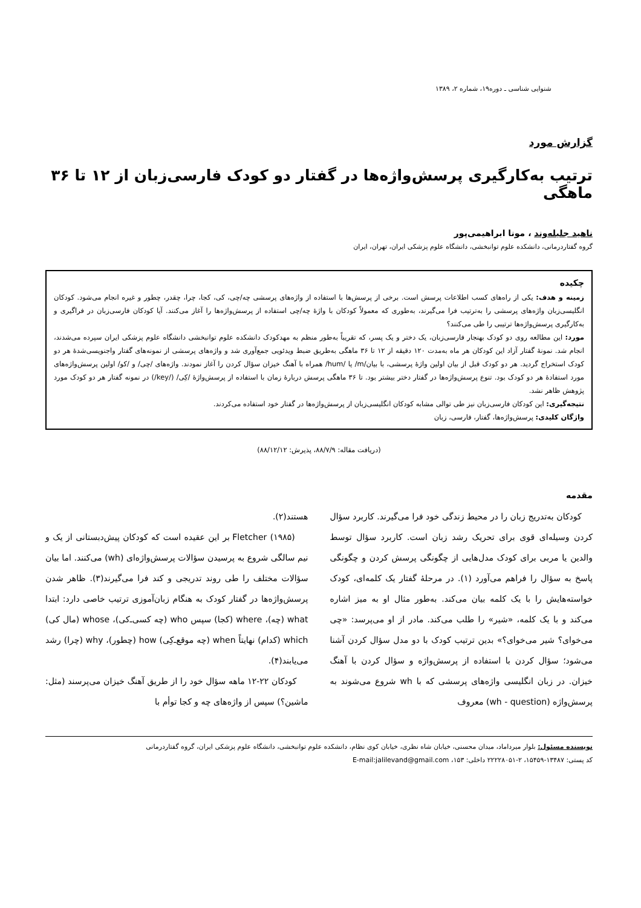شنوایی شناسی ـ دوره۱۹، شماره ۲، ۱۳۸۹
گزارش مورد
ترتیب به‌کارگیری پرسش‌واژه‌ها در گفتار دو کودک فارسی‌زبان از ۱۲ تا ۳۶ ماهگی
ناهید جلیله‌وند ، مونا ابراهیمی‌پور
گروه گفتاردرمانی، دانشکده علوم توانبخشی، دانشگاه علوم پزشکی ایران، تهران، ایران
چکیده
زمینه و هدف: یکی از راه‌های کسب اطلاعات پرسش است. برخی از پرسش‌ها با استفاده از واژه‌های پرسشی چه/چی، کی، کجا، چرا، چقدر، چطور و غیره انجام می‌شود. کودکان انگلیسی‌زبان واژه‌های پرسشی را به‌ترتیب فرا می‌گیرند، به‌طوری که معمولاً کودکان با واژهٔ چه/چی استفاده از پرسش‌واژه‌ها را آغاز می‌کنند. آیا کودکان فارسی‌زبان در فراگیری و به‌کارگیری پرسش‌واژه‌ها ترتیبی را طی می‌کنند؟
مورد: این مطالعه روی دو کودک بهنجار فارسی‌زبان، یک دختر و یک پسر، که تقریباً به‌طور منظم به مهدکودک دانشکده علوم توانبخشی دانشگاه علوم پزشکی ایران سپرده می‌شدند، انجام شد. نمونهٔ گفتار آزاد این کودکان هر ماه به‌مدت ۱۲۰ دقیقه از ۱۲ تا ۳۶ ماهگی به‌طریق ضبط ویدئویی جمع‌آوری شد و واژه‌های پرسشی از نمونه‌های گفتار واجنویسی‌شدهٔ هر دو کودک استخراج گردید. هر دو کودک قبل از بیان اولین واژهٔ پرسشی، با بیان/m/ یا /hum/ همراه با آهنگ خیزان سؤال کردن را آغاز نمودند. واژه‌های /چی/ و /کو/ اولین پرسش‌واژه‌های مورد استفادهٔ هر دو کودک بود. تنوع پرسش‌واژه‌ها در گفتار دختر بیشتر بود. تا ۳۶ ماهگی پرسش دربارهٔ زمان با استفاده از پرسش‌واژهٔ /کِی/ (/key/) در نمونه گفتار هر دو کودک مورد پژوهش ظاهر نشد.
نتیجه‌گیری: این کودکان فارسی‌زبان نیز طی توالی مشابه کودکان انگلیسی‌زبان از پرسش‌واژه‌ها در گفتار خود استفاده می‌کردند.
واژگان کلیدی: پرسش‌واژه‌ها، گفتار، فارسی، زبان
(دریافت مقاله: ۸۸/۷/۹، پذیرش: ۸۸/۱۲/۱۲)
مقدمه
کودکان به‌تدریج زبان را در محیط زندگی خود فرا می‌گیرند. کاربرد سؤال کردن وسیله‌ای قوی برای تحریک رشد زبان است. کاربرد سؤال توسط والدین یا مربی برای کودک مدل‌هایی از چگونگی پرسش کردن و چگونگی پاسخ به سؤال را فراهم می‌آورد (۱). در مرحلهٔ گفتار یک کلمه‌ای، کودک خواسته‌هایش را با یک کلمه بیان می‌کند. به‌طور مثال او به میز اشاره می‌کند و با یک کلمه، «شیر» را طلب می‌کند. مادر از او می‌پرسد: «چی می‌خوای؟ شیر می‌خوای؟» بدین ترتیب کودک با دو مدل سؤال کردن آشنا می‌شود؛ سؤال کردن با استفاده از پرسش‌واژه و سؤال کردن با آهنگ خیزان. در زبان انگلیسی واژه‌های پرسشی که با wh شروع می‌شوند به پرسش‌واژه (wh - question) معروف
هستند(۲).
Fletcher (۱۹۸۵) بر این عقیده است که کودکان پیش‌دبستانی از یک و نیم سالگی شروع به پرسیدن سؤالات پرسش‌واژه‌ای (wh) می‌کنند. اما بیان سؤالات مختلف را طی روند تدریجی و کند فرا می‌گیرند(۳). ظاهر شدن پرسش‌واژه‌ها در گفتار کودک به هنگام زبان‌آموزی ترتیب خاصی دارد: ابتدا what (چه)، where (کجا) سپس who (چه کسی‌ـ‌کی)، whose (مال کی) which (کدام) نهایتاً when (چه موقع‌ـ‌کِی) how (چطور)، why (چرا) رشد می‌یابند(۴).
کودکان ۲۲-۱۲ ماهه سؤال خود را از طریق آهنگ خیزان می‌پرسند (مثل: ماشین؟) سپس از واژه‌های چه و کجا توأم با
نویسنده مسئول: بلوار میرداماد، میدان محسنی، خیابان شاه نظری، خیابان کوی نظام، دانشکده علوم توانبخشی، دانشگاه علوم پزشکی ایران، گروه گفتاردرمانی
کد پستی: ۱۳۴۸۷-۱۵۴۵۹، ۲-۲۲۲۲۸۰۵۱ داخلی: ۱۵۳، E-mail:jalilevand@gmail.com